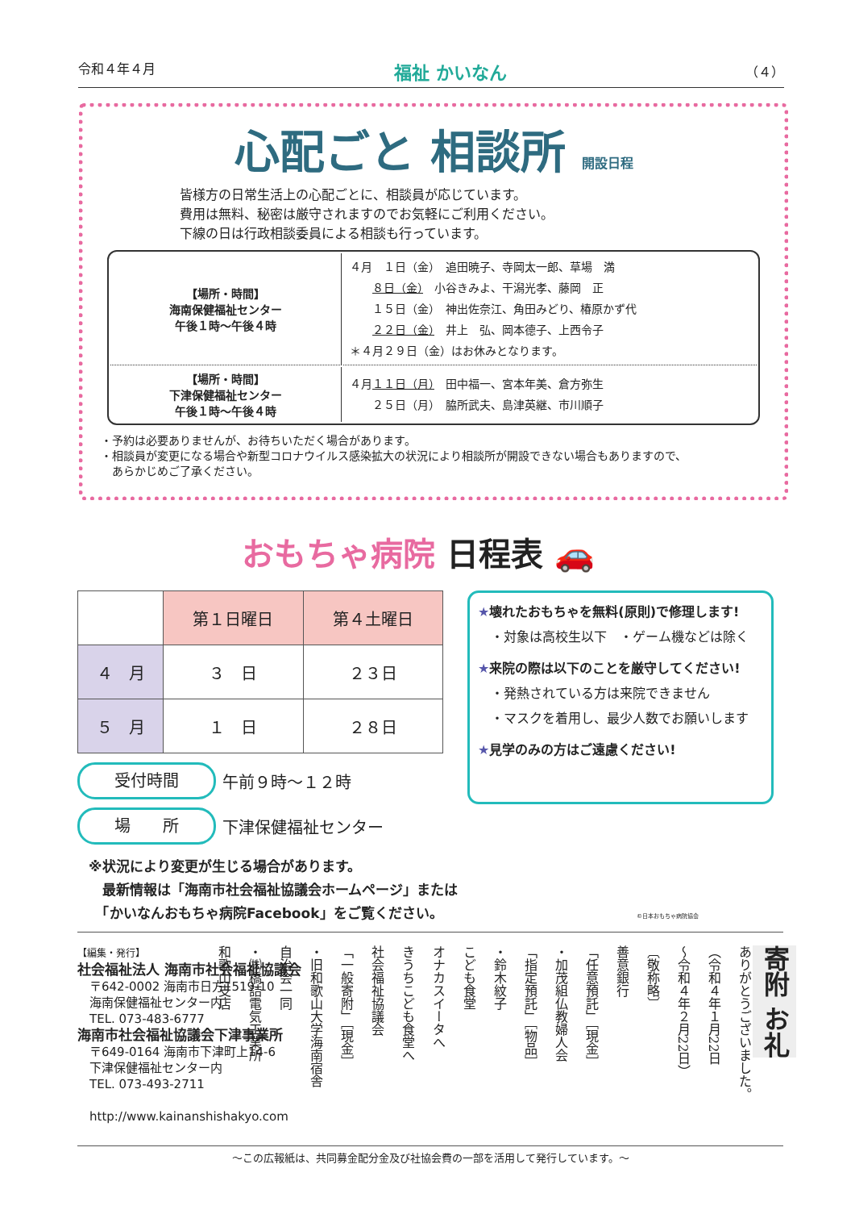令和４年４月 福祉 かいなん （４）
心配ごと 相談所 開設日程
皆様方の日常生活上の心配ごとに、相談員が応じています。
費用は無料、秘密は厳守されますのでお気軽にご利用ください。
下線の日は行政相談委員による相談も行っています。
| 【場所・時間】 海南保健福祉センター 午後１時～午後４時 | ４月 １日（金） 追田暁子、寺岡太一郎、草場 満 ８日（金） 小谷きみよ、干潟光孝、藤岡 正 １５日（金） 神出佐奈江、角田みどり、椿原かず代 ２２日（金） 井上 弘、岡本德子、上西令子 ＊４月２９日（金）はお休みとなります。 |
| 【場所・時間】 下津保健福祉センター 午後１時～午後４時 | ４月 １１日（月） 田中福一、宮本年美、倉方弥生 ２５日（月） 脇所武夫、島津英継、市川順子 |
・予約は必要ありませんが、お待ちいただく場合があります。
・相談員が変更になる場合や新型コロナウイルス感染拡大の状況により相談所が開設できない場合もありますので、
　あらかじめご了承ください。
おもちゃ病院 日程表 🚗
| | 第１日曜日 | 第４土曜日 |
| --- | --- | --- |
| ４ 月 | ３ 日 | ２３日 |
| ５ 月 | １ 日 | ２８日 |
★壊れたおもちゃを無料(原則)で修理します!
　・対象は高校生以下　・ゲーム機などは除く
★来院の際は以下のことを厳守してください!
　・発熱されている方は来院できません
　・マスクを着用し、最少人数でお願いします
★見学のみの方はご遠慮ください!
©日本おもちゃ病院協会
受付時間 午前９時～１２時
場　　所 下津保健福祉センター
※状況により変更が生じる場合があります。
　最新情報は「海南市社会福祉協議会ホームページ」または
　「かいなんおもちゃ病院Facebook」をご覧ください。
【編集・発行】
社会福祉法人 海南市社会福祉協議会
　〒642-0002 海南市日方1519-10
　海南保健福祉センター内
　TEL. 073-483-6777
海南市社会福祉協議会下津事業所
　〒649-0164 海南市下津町上14-6
　下津保健福祉センター内
　TEL. 073-493-2711
　http://www.kainanshishakyo.com
寄附 お礼
ありがとうございました。
（令和４年１月22日
～令和４年２月22日）
〔敬称略〕
善意銀行
「任意預託」［現金］
・加茂組仏教婦人会
「指定預託」［物品］
・鈴木紋子
こども食堂
オナカスイータへ
きうちこども食堂へ
社会福祉協議会
「一般寄附」［現金］
・旧和歌山大学海南宿舎
自治会一同
・㈱橋詰電気工業所
和歌山支店
～この広報紙は、共同募金配分金及び社協会費の一部を活用して発行しています。～